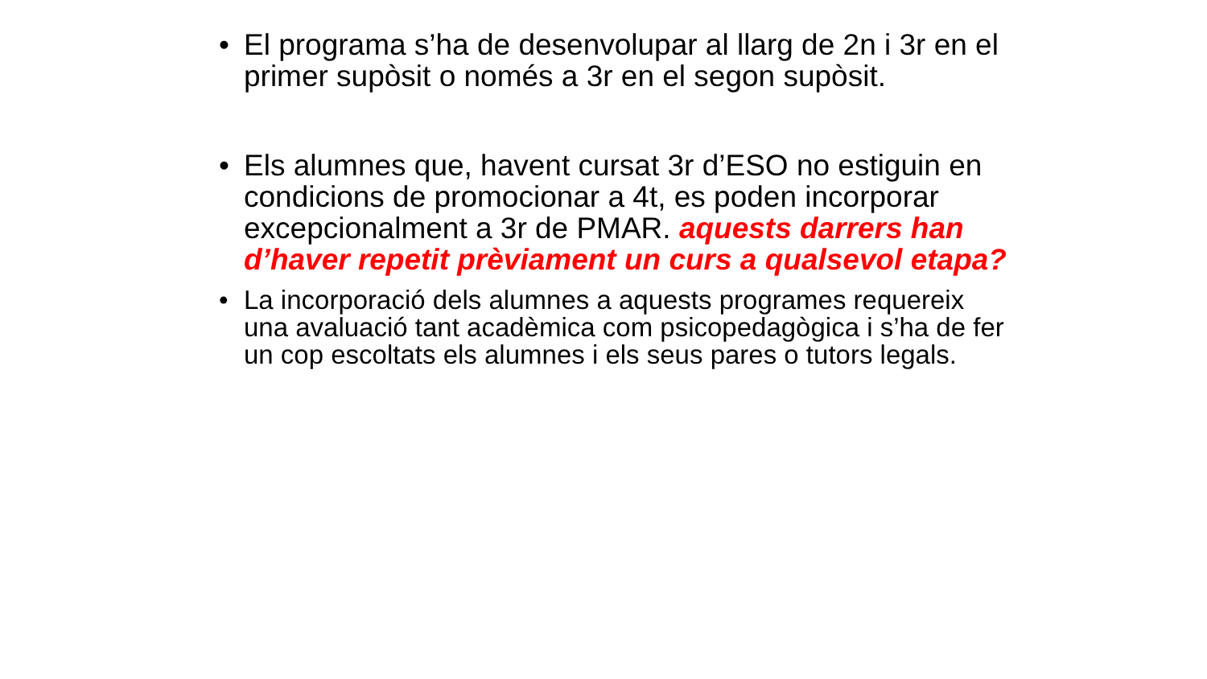• El programa s’ha de desenvolupar al llarg de 2n i 3r en el primer supòsit o només a 3r en el segon supòsit.
• Els alumnes que, havent cursat 3r d’ESO no estiguin en condicions de promocionar a 4t, es poden incorporar excepcionalment a 3r de PMAR. aquests darrers han d’haver repetit prèviament un curs a qualsevol etapa?
• La incorporació dels alumnes a aquests programes requereix una avaluació tant acadèmica com psicopedagògica i s’ha de fer un cop escoltats els alumnes i els seus pares o tutors legals.